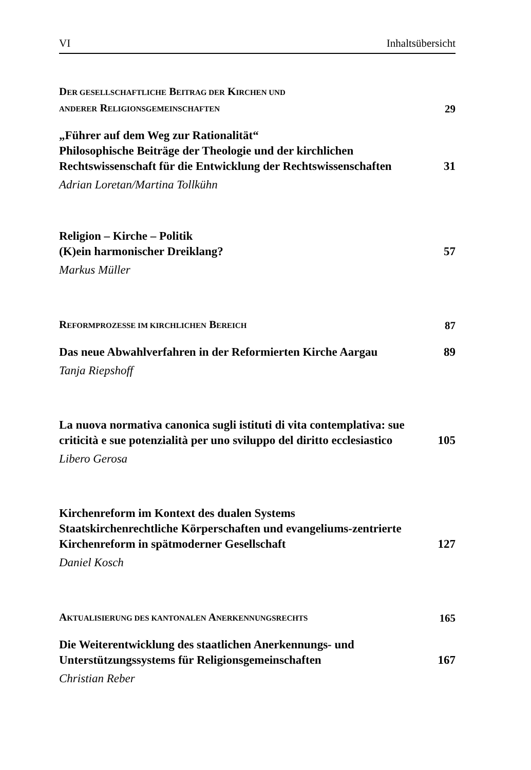VI Inhaltsübersicht
DER GESELLSCHAFTLICHE BEITRAG DER KIRCHEN UND
ANDERER RELIGIONSGEMEINSCHAFTEN
29
„Führer auf dem Weg zur Rationalität“
Philosophische Beiträge der Theologie und der kirchlichen Rechtswissenschaft für die Entwicklung der Rechtswissenschaften
31
Adrian Loretan/Martina Tollkühn
Religion – Kirche – Politik
(K)ein harmonischer Dreiklang?
57
Markus Müller
REFORMPROZESSE IM KIRCHLICHEN BEREICH
87
Das neue Abwahlverfahren in der Reformierten Kirche Aargau
89
Tanja Riepshoff
La nuova normativa canonica sugli istituti di vita contemplativa: sue criticità e sue potenzialità per uno sviluppo del diritto ecclesiastico
105
Libero Gerosa
Kirchenreform im Kontext des dualen Systems
Staatskirchenrechtliche Körperschaften und evangeliums-zentrierte Kirchenreform in spätmoderner Gesellschaft
127
Daniel Kosch
AKTUALISIERUNG DES KANTONALEN ANERKENNUNGSRECHTS
165
Die Weiterentwicklung des staatlichen Anerkennungs- und Unterstützungssystems für Religionsgemeinschaften
167
Christian Reber